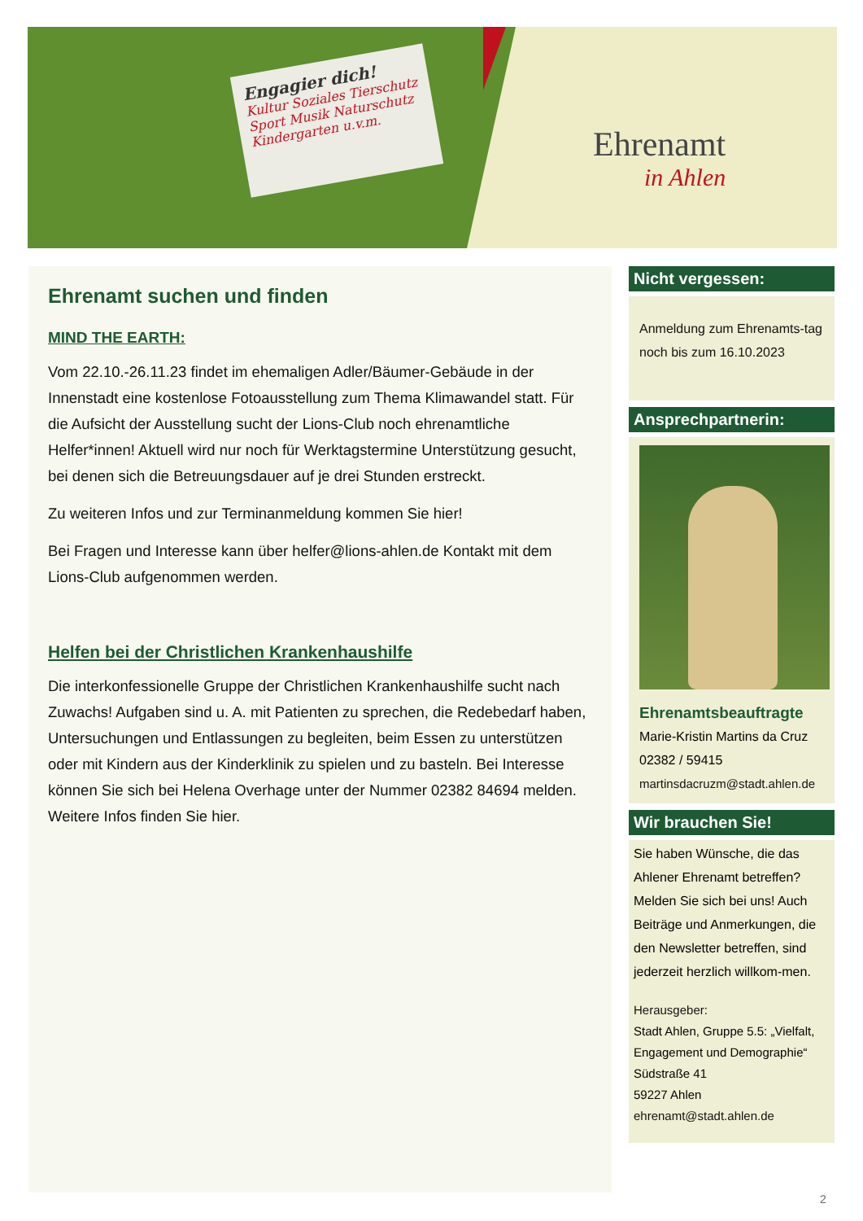Engagier dich!
Kultur Soziales Tierschutz
Sport Musik Naturschutz
Kindergarten u.v.m.
Ehrenamt
in Ahlen
Ehrenamt suchen und finden
MIND THE EARTH:
Vom 22.10.-26.11.23 findet im ehemaligen Adler/Bäumer-Gebäude in der Innenstadt eine kostenlose Fotoausstellung zum Thema Klimawandel statt. Für die Aufsicht der Ausstellung sucht der Lions-Club noch ehrenamtliche Helfer*innen! Aktuell wird nur noch für Werktagstermine Unterstützung gesucht, bei denen sich die Betreuungsdauer auf je drei Stunden erstreckt.
Zu weiteren Infos und zur Terminanmeldung kommen Sie hier!
Bei Fragen und Interesse kann über helfer@lions-ahlen.de Kontakt mit dem Lions-Club aufgenommen werden.
Helfen bei der Christlichen Krankenhaushilfe
Die interkonfessionelle Gruppe der Christlichen Krankenhaushilfe sucht nach Zuwachs! Aufgaben sind u. A. mit Patienten zu sprechen, die Redebedarf haben, Untersuchungen und Entlassungen zu begleiten, beim Essen zu unterstützen oder mit Kindern aus der Kinderklinik zu spielen und zu basteln. Bei Interesse können Sie sich bei Helena Overhage unter der Nummer 02382 84694 melden. Weitere Infos finden Sie hier.
Nicht vergessen:
Anmeldung zum Ehrenamts-tag noch bis zum 16.10.2023
Ansprechpartnerin:
Ehrenamtsbeauftragte
Marie-Kristin Martins da Cruz
02382 / 59415
martinsdacruzm@stadt.ahlen.de
Wir brauchen Sie!
Sie haben Wünsche, die das Ahlener Ehrenamt betreffen? Melden Sie sich bei uns! Auch Beiträge und Anmerkungen, die den Newsletter betreffen, sind jederzeit herzlich willkom-men.
Herausgeber:
Stadt Ahlen, Gruppe 5.5: „Vielfalt, Engagement und Demographie“
Südstraße 41
59227 Ahlen
ehrenamt@stadt.ahlen.de
2